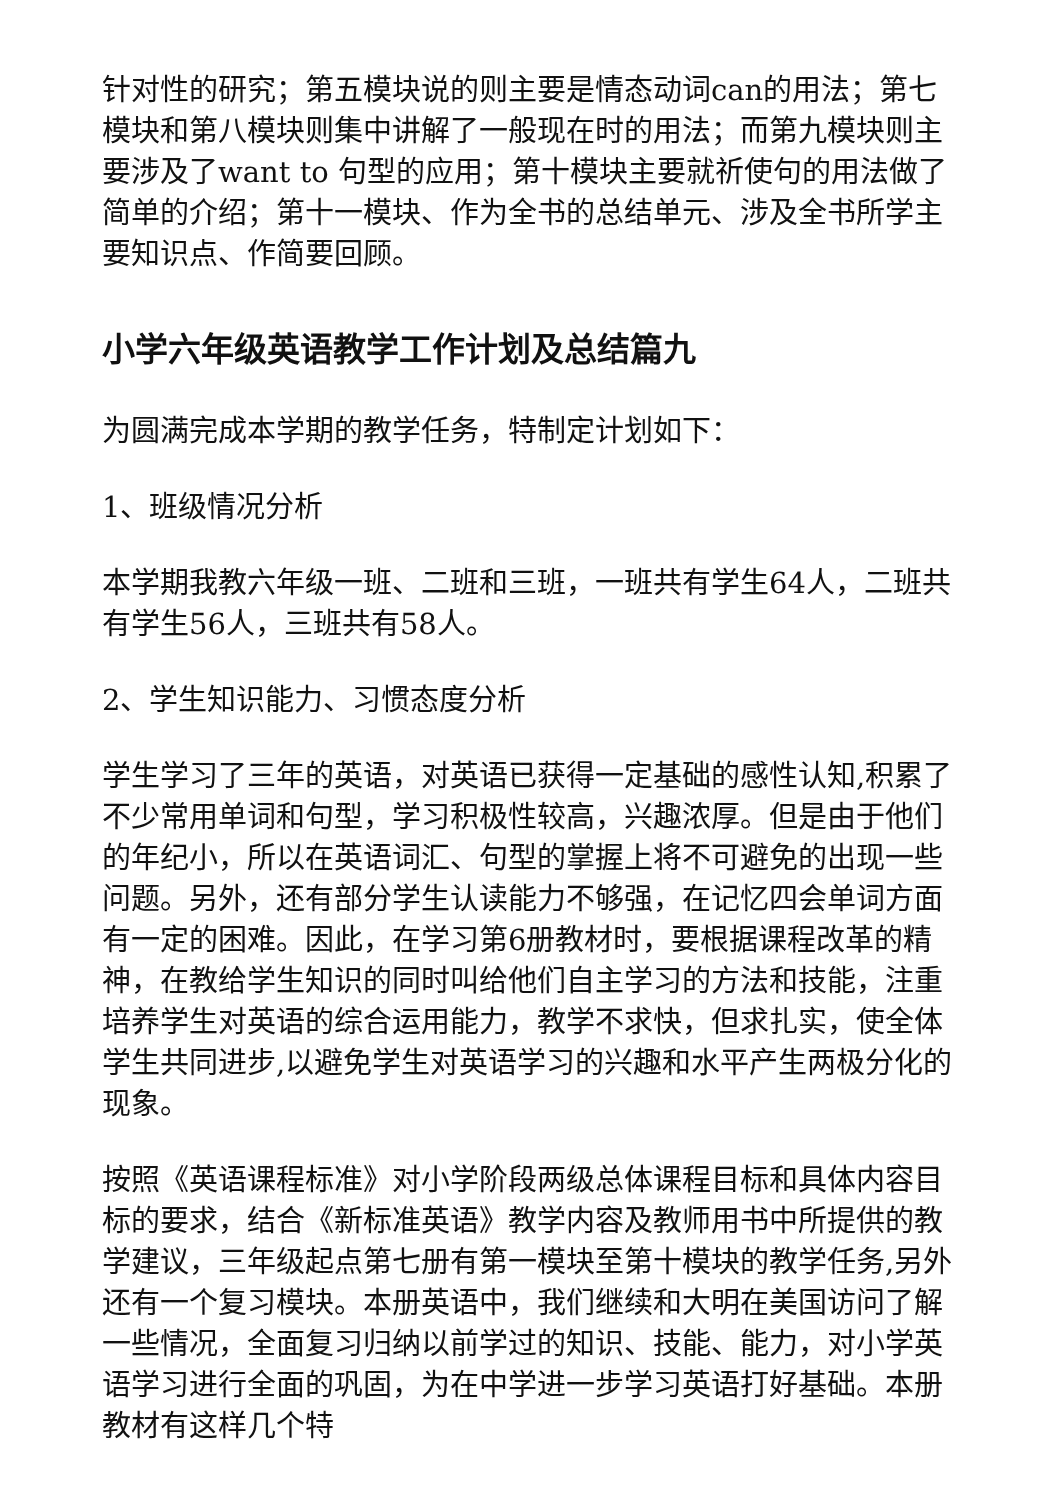针对性的研究；第五模块说的则主要是情态动词can的用法；第七模块和第八模块则集中讲解了一般现在时的用法；而第九模块则主要涉及了want to 句型的应用；第十模块主要就祈使句的用法做了简单的介绍；第十一模块、作为全书的总结单元、涉及全书所学主要知识点、作简要回顾。
小学六年级英语教学工作计划及总结篇九
为圆满完成本学期的教学任务，特制定计划如下：
1、班级情况分析
本学期我教六年级一班、二班和三班，一班共有学生64人，二班共有学生56人，三班共有58人。
2、学生知识能力、习惯态度分析
学生学习了三年的英语，对英语已获得一定基础的感性认知,积累了不少常用单词和句型，学习积极性较高，兴趣浓厚。但是由于他们的年纪小，所以在英语词汇、句型的掌握上将不可避免的出现一些问题。另外，还有部分学生认读能力不够强，在记忆四会单词方面有一定的困难。因此，在学习第6册教材时，要根据课程改革的精神，在教给学生知识的同时叫给他们自主学习的方法和技能，注重培养学生对英语的综合运用能力，教学不求快，但求扎实，使全体学生共同进步,以避免学生对英语学习的兴趣和水平产生两极分化的现象。
按照《英语课程标准》对小学阶段两级总体课程目标和具体内容目标的要求，结合《新标准英语》教学内容及教师用书中所提供的教学建议，三年级起点第七册有第一模块至第十模块的教学任务,另外还有一个复习模块。本册英语中，我们继续和大明在美国访问了解一些情况，全面复习归纳以前学过的知识、技能、能力，对小学英语学习进行全面的巩固，为在中学进一步学习英语打好基础。本册教材有这样几个特